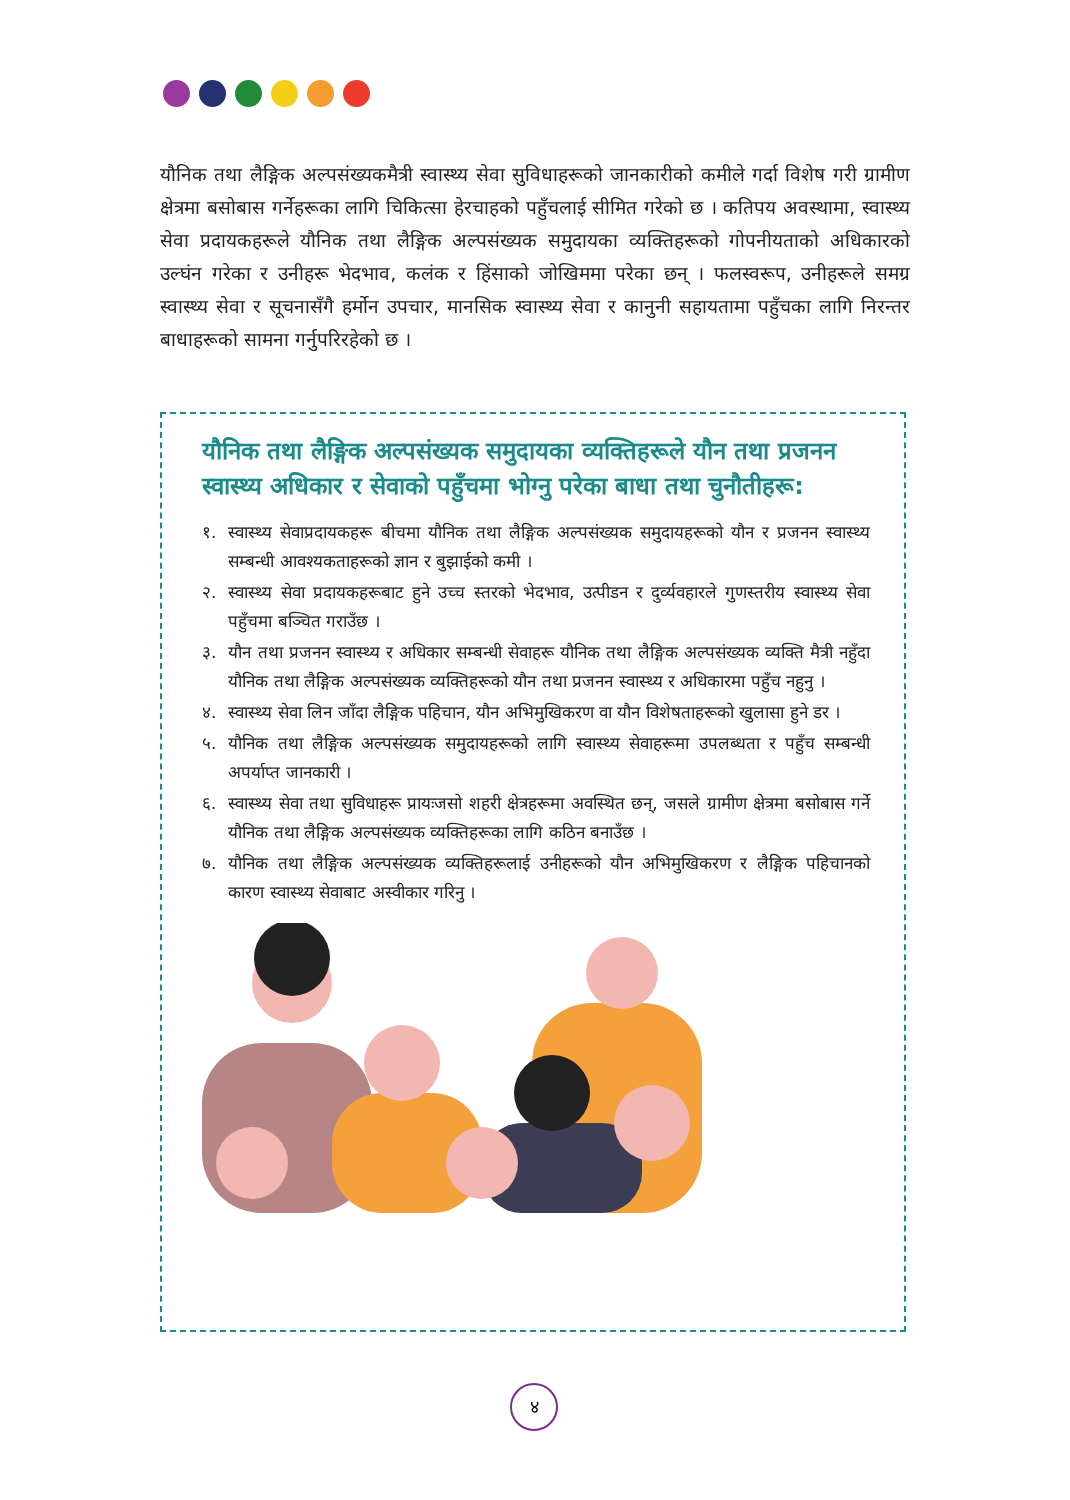यौनिक तथा लैङ्गिक अल्पसंख्यकमैत्री स्वास्थ्य सेवा सुविधाहरूको जानकारीको कमीले गर्दा विशेष गरी ग्रामीण क्षेत्रमा बसोबास गर्नेहरूका लागि चिकित्सा हेरचाहको पहुँचलाई सीमित गरेको छ । कतिपय अवस्थामा, स्वास्थ्य सेवा प्रदायकहरूले यौनिक तथा लैङ्गिक अल्पसंख्यक समुदायका व्यक्तिहरूको गोपनीयताको अधिकारको उल्घंन गरेका र उनीहरू भेदभाव, कलंक र हिंसाको जोखिममा परेका छन् । फलस्वरूप, उनीहरूले समग्र स्वास्थ्य सेवा र सूचनासँगै हर्मोन उपचार, मानसिक स्वास्थ्य सेवा र कानुनी सहायतामा पहुँचका लागि निरन्तर बाधाहरूको सामना गर्नुपरिरहेको छ ।
यौनिक तथा लैङ्गिक अल्पसंख्यक समुदायका व्यक्तिहरूले यौन तथा प्रजनन स्वास्थ्य अधिकार र सेवाको पहुँचमा भोग्नु परेका बाधा तथा चुनौतीहरू:
१. स्वास्थ्य सेवाप्रदायकहरू बीचमा यौनिक तथा लैङ्गिक अल्पसंख्यक समुदायहरूको यौन र प्रजनन स्वास्थ्य सम्बन्धी आवश्यकताहरूको ज्ञान र बुझाईको कमी ।
२. स्वास्थ्य सेवा प्रदायकहरूबाट हुने उच्च स्तरको भेदभाव, उत्पीडन र दुर्व्यवहारले गुणस्तरीय स्वास्थ्य सेवा पहुँचमा बञ्चित गराउँछ ।
३. यौन तथा प्रजनन स्वास्थ्य र अधिकार सम्बन्धी सेवाहरू यौनिक तथा लैङ्गिक अल्पसंख्यक व्यक्ति मैत्री नहुँदा यौनिक तथा लैङ्गिक अल्पसंख्यक व्यक्तिहरूको यौन तथा प्रजनन स्वास्थ्य र अधिकारमा पहुँच नहुनु ।
४. स्वास्थ्य सेवा लिन जाँदा लैङ्गिक पहिचान, यौन अभिमुखिकरण वा यौन विशेषताहरूको खुलासा हुने डर ।
५. यौनिक तथा लैङ्गिक अल्पसंख्यक समुदायहरूको लागि स्वास्थ्य सेवाहरूमा उपलब्धता र पहुँच सम्बन्धी अपर्याप्त जानकारी ।
६. स्वास्थ्य सेवा तथा सुविधाहरू प्रायःजसो शहरी क्षेत्रहरूमा अवस्थित छन्, जसले ग्रामीण क्षेत्रमा बसोबास गर्ने यौनिक तथा लैङ्गिक अल्पसंख्यक व्यक्तिहरूका लागि कठिन बनाउँछ ।
७. यौनिक तथा लैङ्गिक अल्पसंख्यक व्यक्तिहरूलाई उनीहरूको यौन अभिमुखिकरण र लैङ्गिक पहिचानको कारण स्वास्थ्य सेवाबाट अस्वीकार गरिनु ।
४